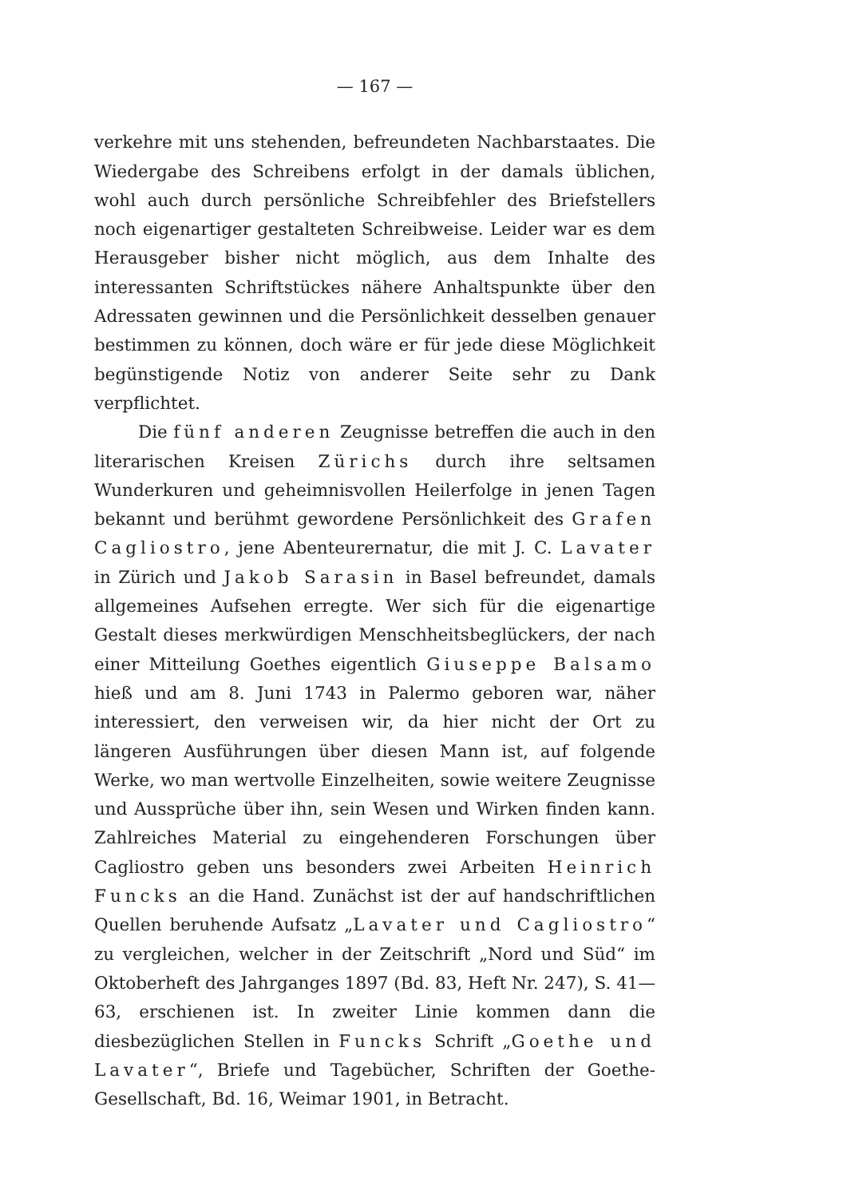— 167 —
verkehre mit uns stehenden, befreundeten Nachbarstaates. Die Wiedergabe des Schreibens erfolgt in der damals üblichen, wohl auch durch persönliche Schreibfehler des Briefstellers noch eigenartiger gestalteten Schreibweise. Leider war es dem Herausgeber bisher nicht möglich, aus dem Inhalte des interessanten Schriftstückes nähere Anhaltspunkte über den Adressaten gewinnen und die Persönlichkeit desselben genauer bestimmen zu können, doch wäre er für jede diese Möglichkeit begünstigende Notiz von anderer Seite sehr zu Dank verpflichtet.
Die fünf anderen Zeugnisse betreffen die auch in den literarischen Kreisen Zürichs durch ihre seltsamen Wunderkuren und geheimnisvollen Heilerfolge in jenen Tagen bekannt und berühmt gewordene Persönlichkeit des Grafen Cagliostro, jene Abenteurernatur, die mit J. C. Lavater in Zürich und Jakob Sarasin in Basel befreundet, damals allgemeines Aufsehen erregte. Wer sich für die eigenartige Gestalt dieses merkwürdigen Menschheitsbeglückers, der nach einer Mitteilung Goethes eigentlich Giuseppe Balsamo hieß und am 8. Juni 1743 in Palermo geboren war, näher interessiert, den verweisen wir, da hier nicht der Ort zu längeren Ausführungen über diesen Mann ist, auf folgende Werke, wo man wertvolle Einzelheiten, sowie weitere Zeugnisse und Aussprüche über ihn, sein Wesen und Wirken finden kann. Zahlreiches Material zu eingehenderen Forschungen über Cagliostro geben uns besonders zwei Arbeiten Heinrich Funcks an die Hand. Zunächst ist der auf handschriftlichen Quellen beruhende Aufsatz „Lavater und Cagliostro“ zu vergleichen, welcher in der Zeitschrift „Nord und Süd“ im Oktoberheft des Jahrganges 1897 (Bd. 83, Heft Nr. 247), S. 41—63, erschienen ist. In zweiter Linie kommen dann die diesbezüglichen Stellen in Funcks Schrift „Goethe und Lavater“, Briefe und Tagebücher, Schriften der Goethe-Gesellschaft, Bd. 16, Weimar 1901, in Betracht.